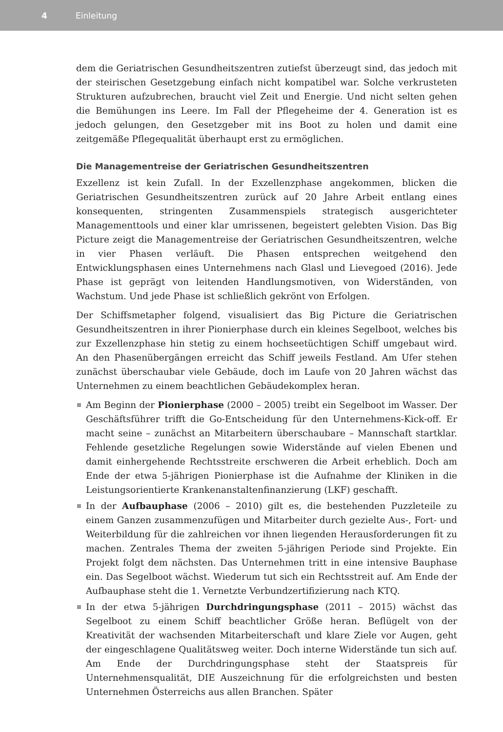4 Einleitung
dem die Geriatrischen Gesundheitszentren zutiefst überzeugt sind, das jedoch mit der steirischen Gesetzgebung einfach nicht kompatibel war. Solche verkrusteten Strukturen aufzubrechen, braucht viel Zeit und Energie. Und nicht selten gehen die Bemühungen ins Leere. Im Fall der Pflegeheime der 4. Generation ist es jedoch gelungen, den Gesetzgeber mit ins Boot zu holen und damit eine zeitgemäße Pflegequalität überhaupt erst zu ermöglichen.
Die Managementreise der Geriatrischen Gesundheitszentren
Exzellenz ist kein Zufall. In der Exzellenzphase angekommen, blicken die Geriatrischen Gesundheitszentren zurück auf 20 Jahre Arbeit entlang eines konsequenten, stringenten Zusammenspiels strategisch ausgerichteter Managementtools und einer klar umrissenen, begeistert gelebten Vision. Das Big Picture zeigt die Managementreise der Geriatrischen Gesundheitszentren, welche in vier Phasen verläuft. Die Phasen entsprechen weitgehend den Entwicklungsphasen eines Unternehmens nach Glasl und Lievegoed (2016). Jede Phase ist geprägt von leitenden Handlungsmotiven, von Widerständen, von Wachstum. Und jede Phase ist schließlich gekrönt von Erfolgen.
Der Schiffsmetapher folgend, visualisiert das Big Picture die Geriatrischen Gesundheitszentren in ihrer Pionierphase durch ein kleines Segelboot, welches bis zur Exzellenzphase hin stetig zu einem hochseetüchtigen Schiff umgebaut wird. An den Phasenübergängen erreicht das Schiff jeweils Festland. Am Ufer stehen zunächst überschaubar viele Gebäude, doch im Laufe von 20 Jahren wächst das Unternehmen zu einem beachtlichen Gebäudekomplex heran.
Am Beginn der Pionierphase (2000 – 2005) treibt ein Segelboot im Wasser. Der Geschäftsführer trifft die Go-Entscheidung für den Unternehmens-Kick-off. Er macht seine – zunächst an Mitarbeitern überschaubare – Mannschaft startklar. Fehlende gesetzliche Regelungen sowie Widerstände auf vielen Ebenen und damit einhergehende Rechtsstreite erschweren die Arbeit erheblich. Doch am Ende der etwa 5-jährigen Pionierphase ist die Aufnahme der Kliniken in die Leistungsorientierte Krankenanstaltenfinanzierung (LKF) geschafft.
In der Aufbauphase (2006 – 2010) gilt es, die bestehenden Puzzleteile zu einem Ganzen zusammenzufügen und Mitarbeiter durch gezielte Aus-, Fort- und Weiterbildung für die zahlreichen vor ihnen liegenden Herausforderungen fit zu machen. Zentrales Thema der zweiten 5-jährigen Periode sind Projekte. Ein Projekt folgt dem nächsten. Das Unternehmen tritt in eine intensive Bauphase ein. Das Segelboot wächst. Wiederum tut sich ein Rechtsstreit auf. Am Ende der Aufbauphase steht die 1. Vernetzte Verbundzertifizierung nach KTQ.
In der etwa 5-jährigen Durchdringungsphase (2011 – 2015) wächst das Segelboot zu einem Schiff beachtlicher Größe heran. Beflügelt von der Kreativität der wachsenden Mitarbeiterschaft und klare Ziele vor Augen, geht der eingeschlagene Qualitätsweg weiter. Doch interne Widerstände tun sich auf. Am Ende der Durchdringungsphase steht der Staatspreis für Unternehmensqualität, DIE Auszeichnung für die erfolgreichsten und besten Unternehmen Österreichs aus allen Branchen. Später